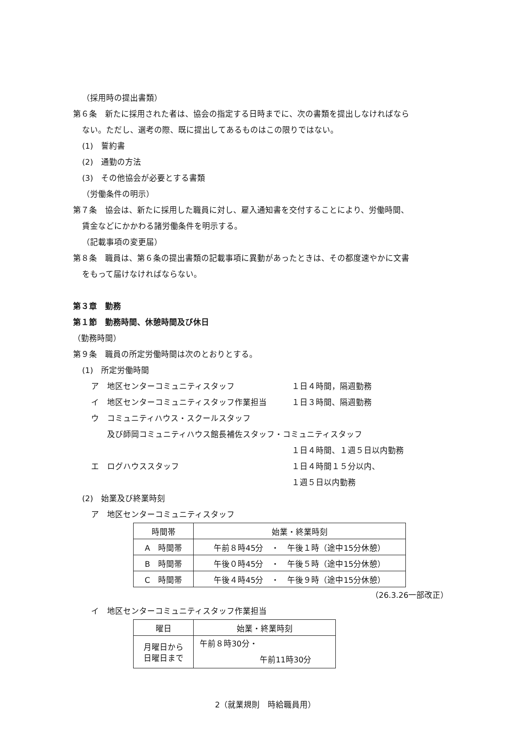（採用時の提出書類）
第６条　新たに採用された者は、協会の指定する日時までに、次の書類を提出しなければなら
ない。ただし、選考の際、既に提出してあるものはこの限りではない。
(1)　誓約書
(2)　通勤の方法
(3)　その他協会が必要とする書類
（労働条件の明示）
第７条　協会は、新たに採用した職員に対し、雇入通知書を交付することにより、労働時間、
賃金などにかかわる諸労働条件を明示する。
（記載事項の変更届）
第８条　職員は、第６条の提出書類の記載事項に異動があったときは、その都度速やかに文書
をもって届けなければならない。
第３章　勤務
第１節　勤務時間、休憩時間及び休日
（勤務時間）
第９条　職員の所定労働時間は次のとおりとする。
(1)　所定労働時間
ア　地区センターコミュニティスタッフ １日４時間，隔週勤務
イ　地区センターコミュニティスタッフ作業担当 １日３時間、隔週勤務
ウ　コミュニティハウス・スクールスタッフ
　　及び師岡コミュニティハウス館長補佐スタッフ・コミュニティスタッフ
１日４時間、１週５日以内勤務
エ　ログハウススタッフ １日４時間１５分以内、
１週５日以内勤務
(2)　始業及び終業時刻
ア　地区センターコミュニティスタッフ
| 時間帯 | 始業・終業時刻 |
| --- | --- |
| A 時間帯 | 午前８時45分 ・ 午後１時（途中15分休憩） |
| B 時間帯 | 午後０時45分 ・ 午後５時（途中15分休憩） |
| C 時間帯 | 午後４時45分 ・ 午後９時（途中15分休憩） |
（26.3.26一部改正）
イ　地区センターコミュニティスタッフ作業担当
| 曜日 | 始業・終業時刻 |
| --- | --- |
| 月曜日から 日曜日まで | 午前８時30分・ 午前11時30分 |
2（就業規則　時給職員用）